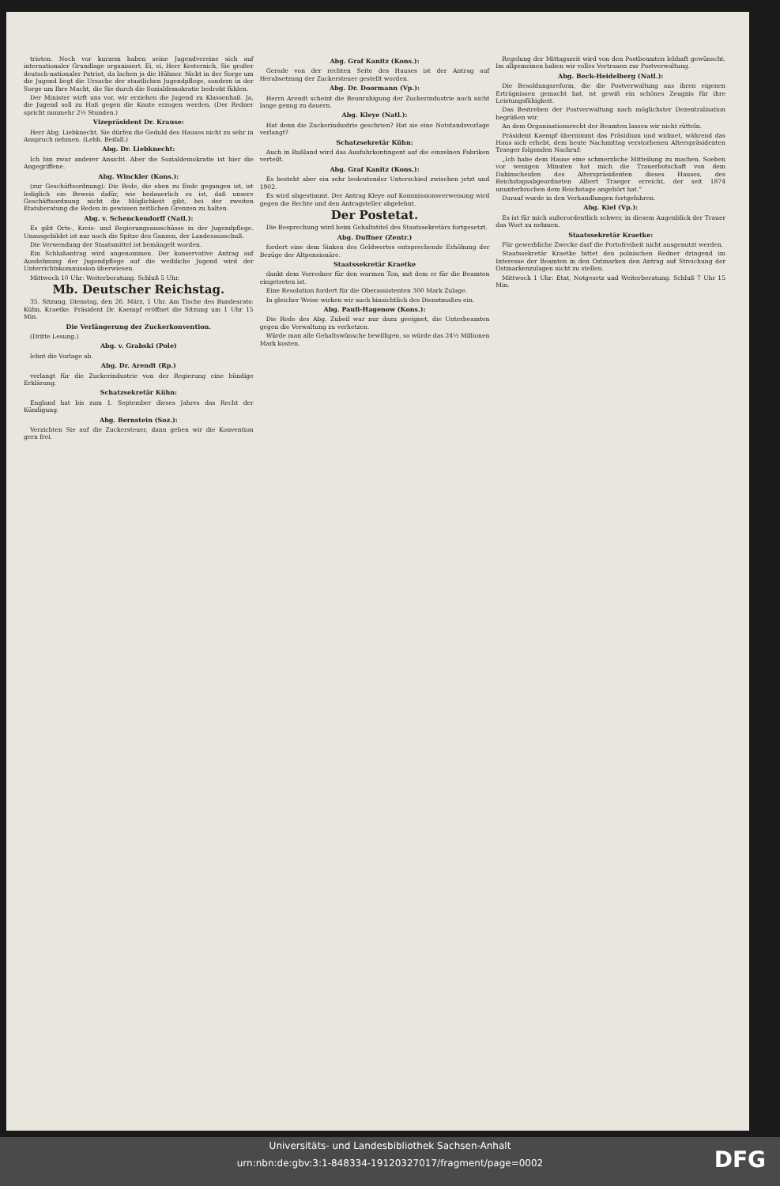trioten. Noch vor kurzem haben seine Jugendvereine sich auf internationaler Grundlage organisiert. Ei, ei, Herr Kesternich, Sie großer deutsch-nationaler Patriot, da lachen ja die Hühner. Nicht in der Sorge um die Jugend liegt die Ursache der staatlichen Jugendpflege, sondern in der Sorge um Ihre Macht, die Sie durch die Sozialdemokratie bedroht fühlen.
Der Minister wirft uns vor, wir erziehen die Jugend zu Klassenhaß. Ja, die Jugend soll zu Haß gegen die Knute erzogen werden. (Der Redner spricht nunmehr 2½ Stunden.)
Vizepräsident Dr. Krause:
Herr Abg. Liebknecht, Sie dürfen die Geduld des Hauses nicht zu sehr in Anspruch nehmen. (Lebh. Beifall.)
Abg. Dr. Liebknecht:
Ich bin zwar anderer Ansicht. Aber die Sozialdemokratie ist hier die Angegriffene.
Abg. Winckler (Kons.):
(zur Geschäftsordnung): Die Rede, die eben zu Ende gegangen ist, ist lediglich ein Beweis dafür, wie bedauerlich es ist, daß unsere Geschäftsordnung nicht die Möglichkeit gibt, bei der zweiten Etatsberatung die Reden in gewissen zeitlichen Grenzen zu halten.
Abg. v. Schenckendorff (Natl.):
Es gibt Orts-, Kreis- und Regierungsausschüsse in der Jugendpflege. Unausgebildet ist nur noch die Spitze des Ganzen, der Landesausschuß.
Die Verwendung der Staatsmittel ist bemängelt worden.
Ein Schlußantrag wird angenommen. Der konservative Antrag auf Ausdehnung der Jugendpflege auf die weibliche Jugend wird der Unterrichtskommission überwiesen.
Mittwoch 10 Uhr: Weiterberatung. Schluß 5 Uhr.
Mb. Deutscher Reichstag.
35. Sitzung, Dienstag, den 26. März, 1 Uhr. Am Tische des Bundesrats: Kühn, Kraetke. Präsident Dr. Kaempf eröffnet die Sitzung um 1 Uhr 15 Min.
Die Verlängerung der Zuckerkonvention.
(Dritte Lesung.)
Abg. v. Grabski (Pole)
lehnt die Vorlage ab.
Abg. Dr. Arendt (Rp.)
verlangt für die Zuckerindustrie von der Regierung eine bündige Erklärung.
Schatzsekretär Kühn:
England hat bis zum 1. September dieses Jahres das Recht der Kündigung.
Abg. Bernstein (Soz.):
Verzichten Sie auf die Zuckersteuer, dann geben wir die Konvention gern frei.
Abg. Graf Kanitz (Kons.):
Gerade von der rechten Seite des Hauses ist der Antrag auf Herabsetzung der Zuckersteuer gestellt worden.
Abg. Dr. Doormann (Vp.):
Herrn Arendt scheint die Beunruhigung der Zuckerindustrie noch nicht lange genug zu dauern.
Abg. Kleye (Natl.):
Hat denn die Zuckerindustrie geschrien? Hat sie eine Notstandsvorlage verlangt?
Schatzsekretär Kühn:
Auch in Rußland wird das Ausfuhrkontingent auf die einzelnen Fabriken verteilt.
Abg. Graf Kanitz (Kons.):
Es besteht aber ein sehr bedeutender Unterschied zwischen jetzt und 1902.
Es wird abgestimmt. Der Antrag Kleye auf Kommissionsverweisung wird gegen die Rechte und den Antragsteller abgelehnt.
Der Postetat.
Die Besprechung wird beim Gehaltstitel des Staatssekretärs fortgesetzt.
Abg. Duffner (Zentr.)
fordert eine dem Sinken des Geldwertes entsprechende Erhöhung der Bezüge der Altpensionäre.
Staatssekretär Kraetke
dankt dem Vorredner für den warmen Ton, mit dem er für die Beamten eingetreten ist.
Eine Resolution fordert für die Oberassistenten 300 Mark Zulage.
In gleicher Weise wirken wir auch hinsichtlich des Dienstmaßes ein.
Abg. Pauli-Hagenow (Kons.):
Die Rede des Abg. Zubeil war nur dazu geeignet, die Unterbeamten gegen die Verwaltung zu verhetzen.
Würde man alle Gehaltswünsche bewilligen, so würde das 24½ Millionen Mark kosten.
Regelung der Mittagszeit wird von den Postbeamten lebhaft gewünscht. Im allgemeinen haben wir volles Vertrauen zur Postverwaltung.
Abg. Beck-Heidelberg (Natl.):
Die Besoldungsreform, die die Postverwaltung aus ihren eigenen Erträgnissen gemacht hat, ist gewiß ein schönes Zeugnis für ihre Leistungsfähigkeit.
Das Bestreben der Postverwaltung nach möglichster Dezentralisation begrüßen wir.
An dem Organisationsrecht der Beamten lassen wir nicht rütteln.
Präsident Kaempf übernimmt das Präsidium und widmet, während das Haus sich erhebt, dem heute Nachmittag verstorbenen Alterspräsidenten Traeger folgenden Nachruf:
„Ich habe dem Hause eine schmerzliche Mitteilung zu machen. Soeben vor wenigen Minuten hat mich die Trauerbotschaft von dem Dahinscheiden des Alterspräsidenten dieses Hauses, des Reichstagsabgeordneten Albert Traeger erreicht, der seit 1874 ununterbrochen dem Reichstage angehört hat.“
Darauf wurde in den Verhandlungen fortgefahren.
Abg. Kiel (Vp.):
Es ist für mich außerordentlich schwer, in diesem Augenblick der Trauer das Wort zu nehmen.
Staatssekretär Kraetke:
Für gewerbliche Zwecke darf die Portofreiheit nicht ausgenutzt werden.
Staatssekretär Kraetke bittet den polnischen Redner dringend im Interesse der Beamten in den Ostmarken den Antrag auf Streichung der Ostmarkenzulagen nicht zu stellen.
Mittwoch 1 Uhr: Etat, Notgesetz und Weiterberatung. Schluß 7 Uhr 15 Min.
Universitäts- und Landesbibliothek Sachsen-Anhalt
urn:nbn:de:gbv:3:1-848334-19120327017/fragment/page=0002
DFG